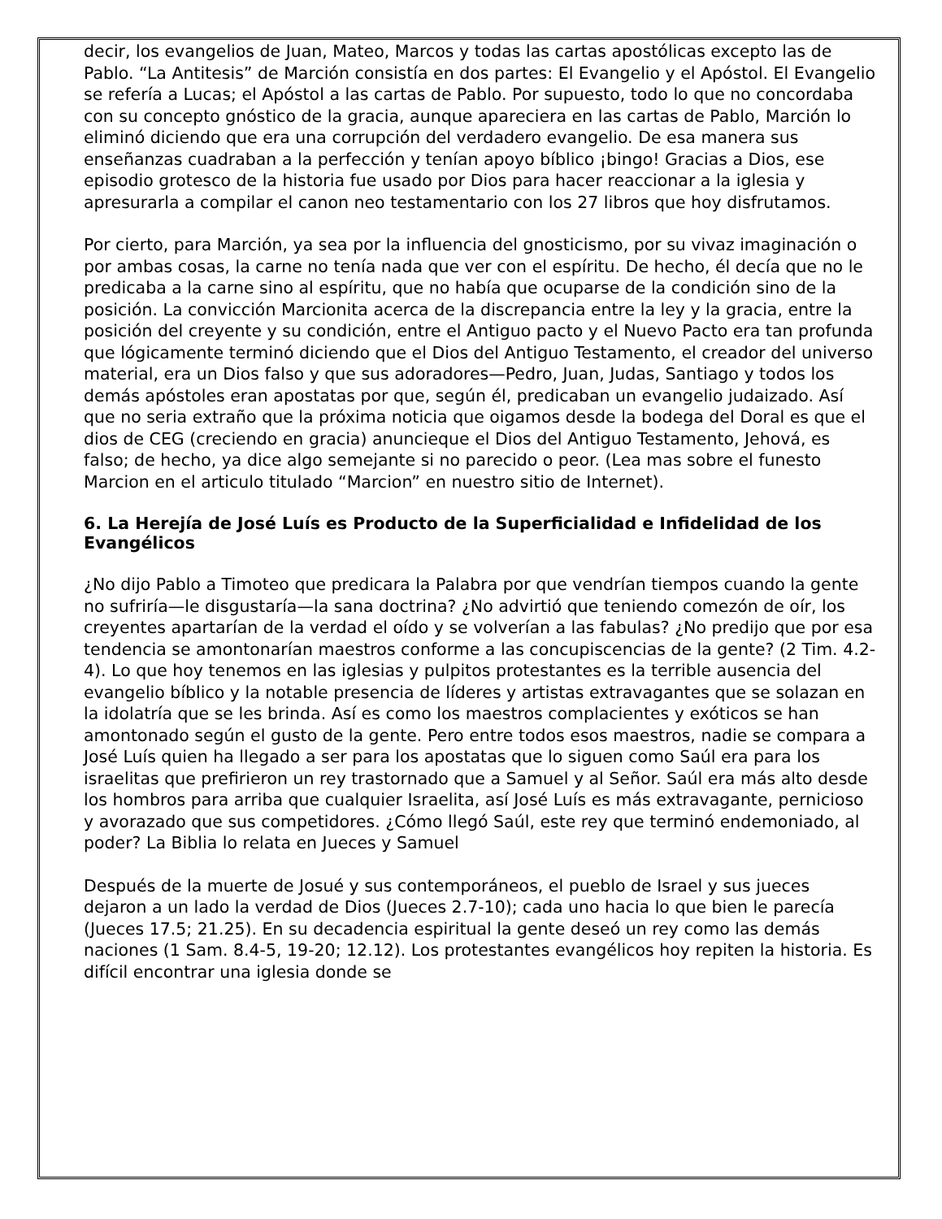decir, los evangelios de Juan, Mateo, Marcos y todas las cartas apostólicas excepto las de Pablo. “La Antitesis” de Marción consistía en dos partes: El Evangelio y el Apóstol. El Evangelio se refería a Lucas; el Apóstol a las cartas de Pablo. Por supuesto, todo lo que no concordaba con su concepto gnóstico de la gracia, aunque apareciera en las cartas de Pablo, Marción lo eliminó diciendo que era una corrupción del verdadero evangelio. De esa manera sus enseñanzas cuadraban a la perfección y tenían apoyo bíblico ¡bingo! Gracias a Dios, ese episodio grotesco de la historia fue usado por Dios para hacer reaccionar a la iglesia y apresurarla a compilar el canon neo testamentario con los 27 libros que hoy disfrutamos.
Por cierto, para Marción, ya sea por la influencia del gnosticismo, por su vivaz imaginación o por ambas cosas, la carne no tenía nada que ver con el espíritu. De hecho, él decía que no le predicaba a la carne sino al espíritu, que no había que ocuparse de la condición sino de la posición. La convicción Marcionita acerca de la discrepancia entre la ley y la gracia, entre la posición del creyente y su condición, entre el Antiguo pacto y el Nuevo Pacto era tan profunda que lógicamente terminó diciendo que el Dios del Antiguo Testamento, el creador del universo material, era un Dios falso y que sus adoradores—Pedro, Juan, Judas, Santiago y todos los demás apóstoles eran apostatas por que, según él, predicaban un evangelio judaizado. Así que no seria extraño que la próxima noticia que oigamos desde la bodega del Doral es que el dios de CEG (creciendo en gracia) anuncieque el Dios del Antiguo Testamento, Jehová, es falso; de hecho, ya dice algo semejante si no parecido o peor. (Lea mas sobre el funesto Marcion en el articulo titulado “Marcion” en nuestro sitio de Internet).
6. La Herejía de José Luís es Producto de la Superficialidad e Infidelidad de los Evangélicos
¿No dijo Pablo a Timoteo que predicara la Palabra por que vendrían tiempos cuando la gente no sufriría—le disgustaría—la sana doctrina? ¿No advirtió que teniendo comezón de oír, los creyentes apartarían de la verdad el oído y se volverían a las fabulas? ¿No predijo que por esa tendencia se amontonarían maestros conforme a las concupiscencias de la gente? (2 Tim. 4.2-4). Lo que hoy tenemos en las iglesias y pulpitos protestantes es la terrible ausencia del evangelio bíblico y la notable presencia de líderes y artistas extravagantes que se solazan en la idolatría que se les brinda. Así es como los maestros complacientes y exóticos se han amontonado según el gusto de la gente. Pero entre todos esos maestros, nadie se compara a José Luís quien ha llegado a ser para los apostatas que lo siguen como Saúl era para los israelitas que prefirieron un rey trastornado que a Samuel y al Señor. Saúl era más alto desde los hombros para arriba que cualquier Israelita, así José Luís es más extravagante, pernicioso y avorazado que sus competidores. ¿Cómo llegó Saúl, este rey que terminó endemoniado, al poder? La Biblia lo relata en Jueces y Samuel
Después de la muerte de Josué y sus contemporáneos, el pueblo de Israel y sus jueces dejaron a un lado la verdad de Dios (Jueces 2.7-10); cada uno hacia lo que bien le parecía (Jueces 17.5; 21.25). En su decadencia espiritual la gente deseó un rey como las demás naciones (1 Sam. 8.4-5, 19-20; 12.12). Los protestantes evangélicos hoy repiten la historia. Es difícil encontrar una iglesia donde se